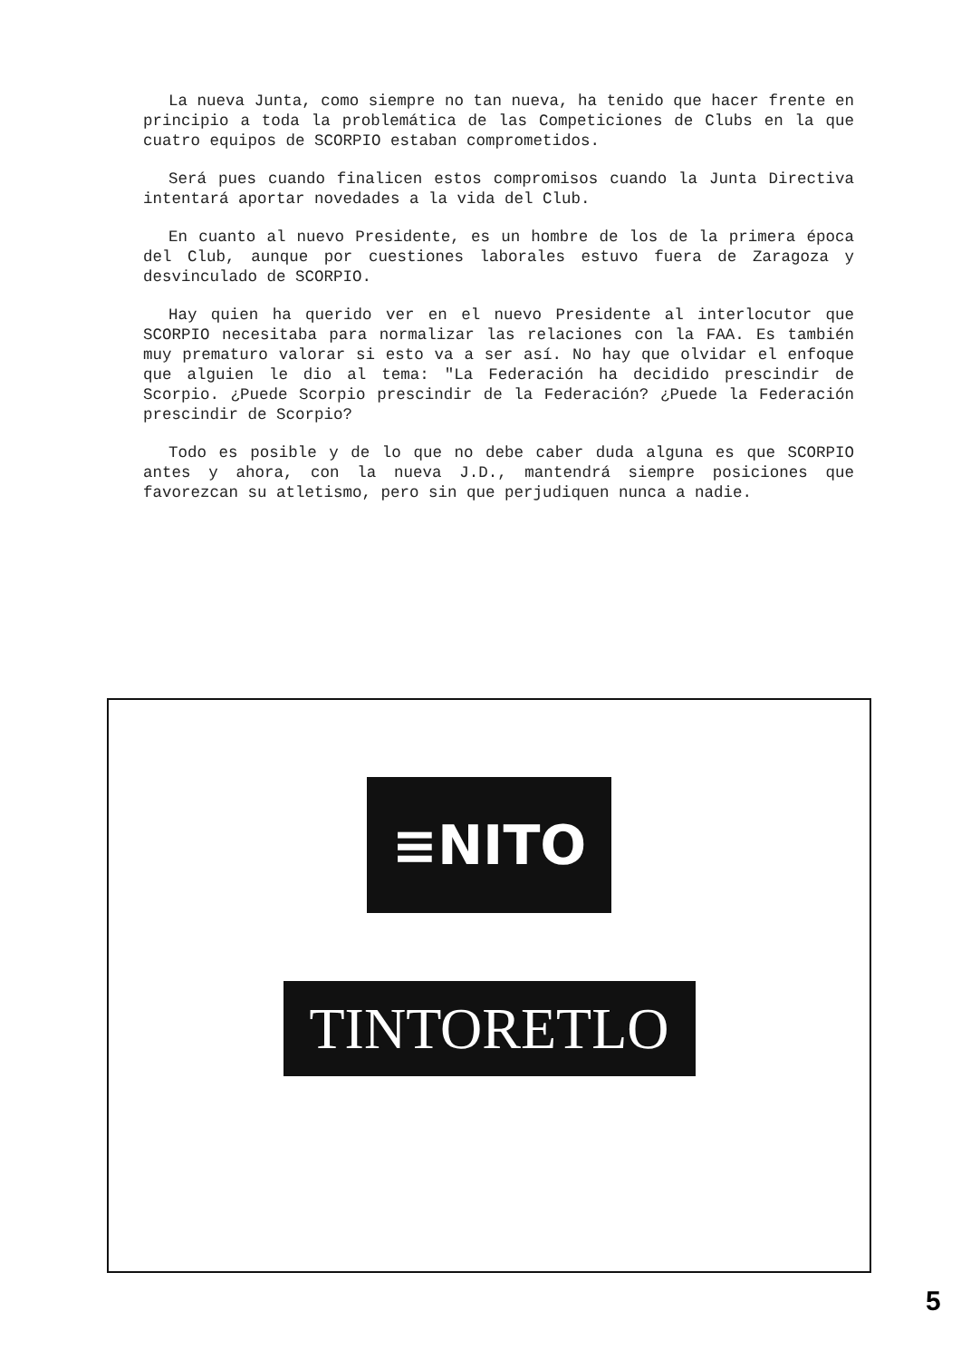La nueva Junta, como siempre no tan nueva, ha tenido que hacer frente en principio a toda la problemática de las Competiciones de Clubs en la que cuatro equipos de SCORPIO estaban comprometidos.
Será pues cuando finalicen estos compromisos cuando la Junta Directiva intentará aportar novedades a la vida del Club.
En cuanto al nuevo Presidente, es un hombre de los de la primera época del Club, aunque por cuestiones laborales estuvo fuera de Zaragoza y desvinculado de SCORPIO.
Hay quien ha querido ver en el nuevo Presidente al interlocutor que SCORPIO necesitaba para normalizar las relaciones con la FAA. Es también muy prematuro valorar si esto va a ser así. No hay que olvidar el enfoque que alguien le dio al tema: "La Federación ha decidido prescindir de Scorpio. ¿Puede Scorpio prescindir de la Federación? ¿Puede la Federación prescindir de Scorpio?
Todo es posible y de lo que no debe caber duda alguna es que SCORPIO antes y ahora, con la nueva J.D., mantendrá siempre posiciones que favorezcan su atletismo, pero sin que perjudiquen nunca a nadie.
≡NITO
TINTORETLO
5